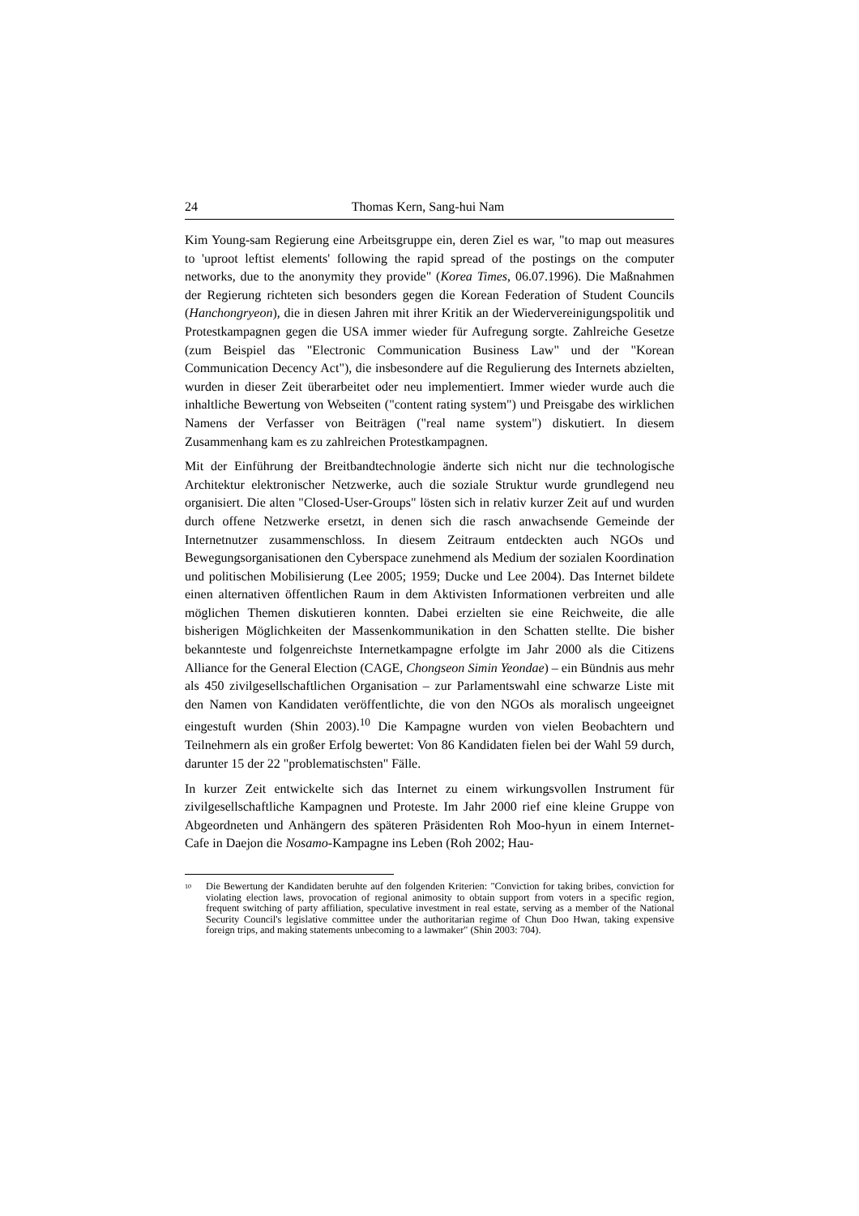24 Thomas Kern, Sang-hui Nam
Kim Young-sam Regierung eine Arbeitsgruppe ein, deren Ziel es war, "to map out measures to 'uproot leftist elements' following the rapid spread of the postings on the computer networks, due to the anonymity they provide" (Korea Times, 06.07.1996). Die Maßnahmen der Regierung richteten sich besonders gegen die Korean Federation of Student Councils (Hanchongryeon), die in diesen Jahren mit ihrer Kritik an der Wiedervereinigungspolitik und Protestkampagnen gegen die USA immer wieder für Aufregung sorgte. Zahlreiche Gesetze (zum Beispiel das "Electronic Communication Business Law" und der "Korean Communication Decency Act"), die insbesondere auf die Regulierung des Internets abzielten, wurden in dieser Zeit überarbeitet oder neu implementiert. Immer wieder wurde auch die inhaltliche Bewertung von Webseiten ("content rating system") und Preisgabe des wirklichen Namens der Verfasser von Beiträgen ("real name system") diskutiert. In diesem Zusammenhang kam es zu zahlreichen Protestkampagnen.
Mit der Einführung der Breitbandtechnologie änderte sich nicht nur die technologische Architektur elektronischer Netzwerke, auch die soziale Struktur wurde grundlegend neu organisiert. Die alten "Closed-User-Groups" lösten sich in relativ kurzer Zeit auf und wurden durch offene Netzwerke ersetzt, in denen sich die rasch anwachsende Gemeinde der Internetnutzer zusammenschloss. In diesem Zeitraum entdeckten auch NGOs und Bewegungsorganisationen den Cyberspace zunehmend als Medium der sozialen Koordination und politischen Mobilisierung (Lee 2005; 1959; Ducke und Lee 2004). Das Internet bildete einen alternativen öffentlichen Raum in dem Aktivisten Informationen verbreiten und alle möglichen Themen diskutieren konnten. Dabei erzielten sie eine Reichweite, die alle bisherigen Möglichkeiten der Massenkommunikation in den Schatten stellte. Die bisher bekannteste und folgenreichste Internetkampagne erfolgte im Jahr 2000 als die Citizens Alliance for the General Election (CAGE, Chongseon Simin Yeondae) – ein Bündnis aus mehr als 450 zivilgesellschaftlichen Organisation – zur Parlamentswahl eine schwarze Liste mit den Namen von Kandidaten veröffentlichte, die von den NGOs als moralisch ungeeignet eingestuft wurden (Shin 2003).<sup>10</sup> Die Kampagne wurden von vielen Beobachtern und Teilnehmern als ein großer Erfolg bewertet: Von 86 Kandidaten fielen bei der Wahl 59 durch, darunter 15 der 22 "problematischsten" Fälle.
In kurzer Zeit entwickelte sich das Internet zu einem wirkungsvollen Instrument für zivilgesellschaftliche Kampagnen und Proteste. Im Jahr 2000 rief eine kleine Gruppe von Abgeordneten und Anhängern des späteren Präsidenten Roh Moo-hyun in einem Internet-Cafe in Daejon die Nosamo-Kampagne ins Leben (Roh 2002; Hau-
<sup>10</sup> Die Bewertung der Kandidaten beruhte auf den folgenden Kriterien: "Conviction for taking bribes, conviction for violating election laws, provocation of regional animosity to obtain support from voters in a specific region, frequent switching of party affiliation, speculative investment in real estate, serving as a member of the National Security Council's legislative committee under the authoritarian regime of Chun Doo Hwan, taking expensive foreign trips, and making statements unbecoming to a lawmaker" (Shin 2003: 704).